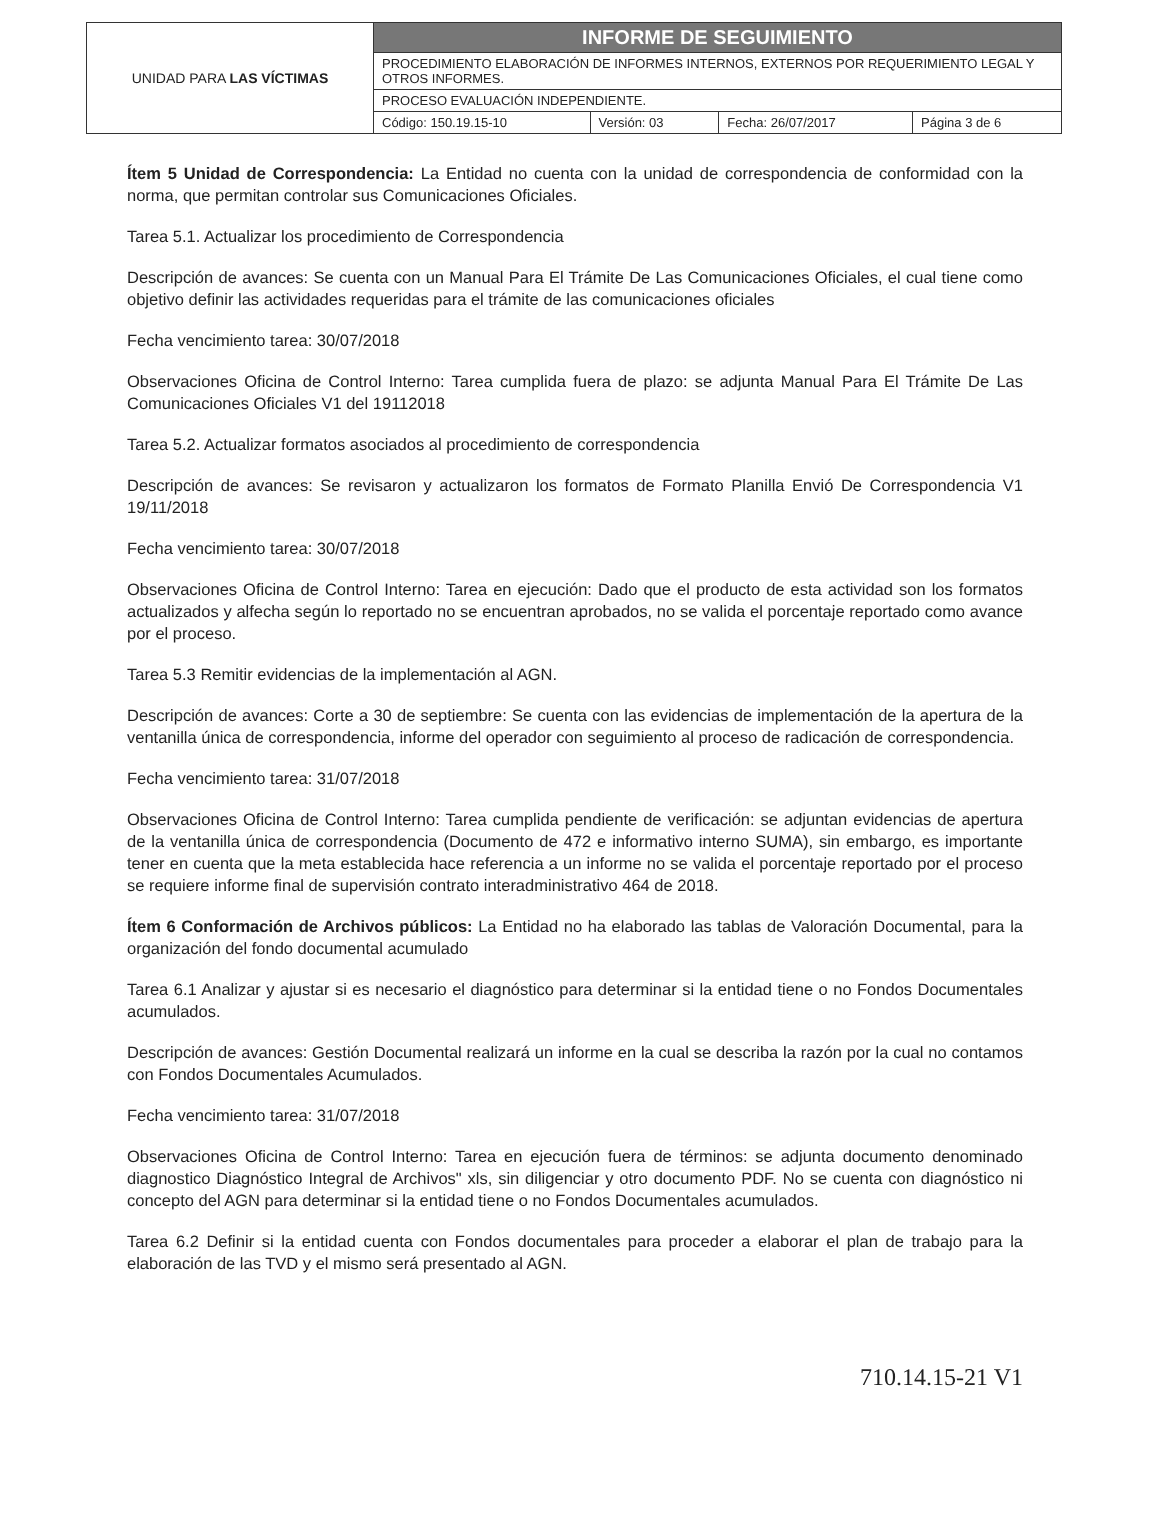| UNIDAD PARA LAS VÍCTIMAS | INFORME DE SEGUIMIENTO | | | |
| | PROCEDIMIENTO ELABORACIÓN DE INFORMES INTERNOS, EXTERNOS POR REQUERIMIENTO LEGAL Y OTROS INFORMES. | | | |
| | PROCESO EVALUACIÓN INDEPENDIENTE. | | | |
| | Código: 150.19.15-10 | Versión: 03 | Fecha: 26/07/2017 | Página 3 de 6 |
Ítem 5 Unidad de Correspondencia: La Entidad no cuenta con la unidad de correspondencia de conformidad con la norma, que permitan controlar sus Comunicaciones Oficiales.
Tarea 5.1. Actualizar los procedimiento de Correspondencia
Descripción de avances: Se cuenta con un Manual Para El Trámite De Las Comunicaciones Oficiales, el cual tiene como objetivo definir las actividades requeridas para el trámite de las comunicaciones oficiales
Fecha vencimiento tarea: 30/07/2018
Observaciones Oficina de Control Interno: Tarea cumplida fuera de plazo: se adjunta Manual Para El Trámite De Las Comunicaciones Oficiales V1 del 19112018
Tarea 5.2. Actualizar formatos asociados al procedimiento de correspondencia
Descripción de avances: Se revisaron y actualizaron los formatos de Formato Planilla Envió De Correspondencia V1 19/11/2018
Fecha vencimiento tarea: 30/07/2018
Observaciones Oficina de Control Interno: Tarea en ejecución: Dado que el producto de esta actividad son los formatos actualizados y alfecha según lo reportado no se encuentran aprobados, no se valida el porcentaje reportado como avance por el proceso.
Tarea 5.3 Remitir evidencias de la implementación al AGN.
Descripción de avances: Corte a 30 de septiembre: Se cuenta con las evidencias de implementación de la apertura de la ventanilla única de correspondencia, informe del operador con seguimiento al proceso de radicación de correspondencia.
Fecha vencimiento tarea: 31/07/2018
Observaciones Oficina de Control Interno: Tarea cumplida pendiente de verificación: se adjuntan evidencias de apertura de la ventanilla única de correspondencia (Documento de 472 e informativo interno SUMA), sin embargo, es importante tener en cuenta que la meta establecida hace referencia a un informe no se valida el porcentaje reportado por el proceso se requiere informe final de supervisión contrato interadministrativo 464 de 2018.
Ítem 6 Conformación de Archivos públicos: La Entidad no ha elaborado las tablas de Valoración Documental, para la organización del fondo documental acumulado
Tarea 6.1 Analizar y ajustar si es necesario el diagnóstico para determinar si la entidad tiene o no Fondos Documentales acumulados.
Descripción de avances: Gestión Documental realizará un informe en la cual se describa la razón por la cual no contamos con Fondos Documentales Acumulados.
Fecha vencimiento tarea: 31/07/2018
Observaciones Oficina de Control Interno: Tarea en ejecución fuera de términos: se adjunta documento denominado diagnostico Diagnóstico Integral de Archivos" xls, sin diligenciar y otro documento PDF. No se cuenta con diagnóstico ni concepto del AGN para determinar si la entidad tiene o no Fondos Documentales acumulados.
Tarea 6.2 Definir si la entidad cuenta con Fondos documentales para proceder a elaborar el plan de trabajo para la elaboración de las TVD y el mismo será presentado al AGN.
710.14.15-21 V1